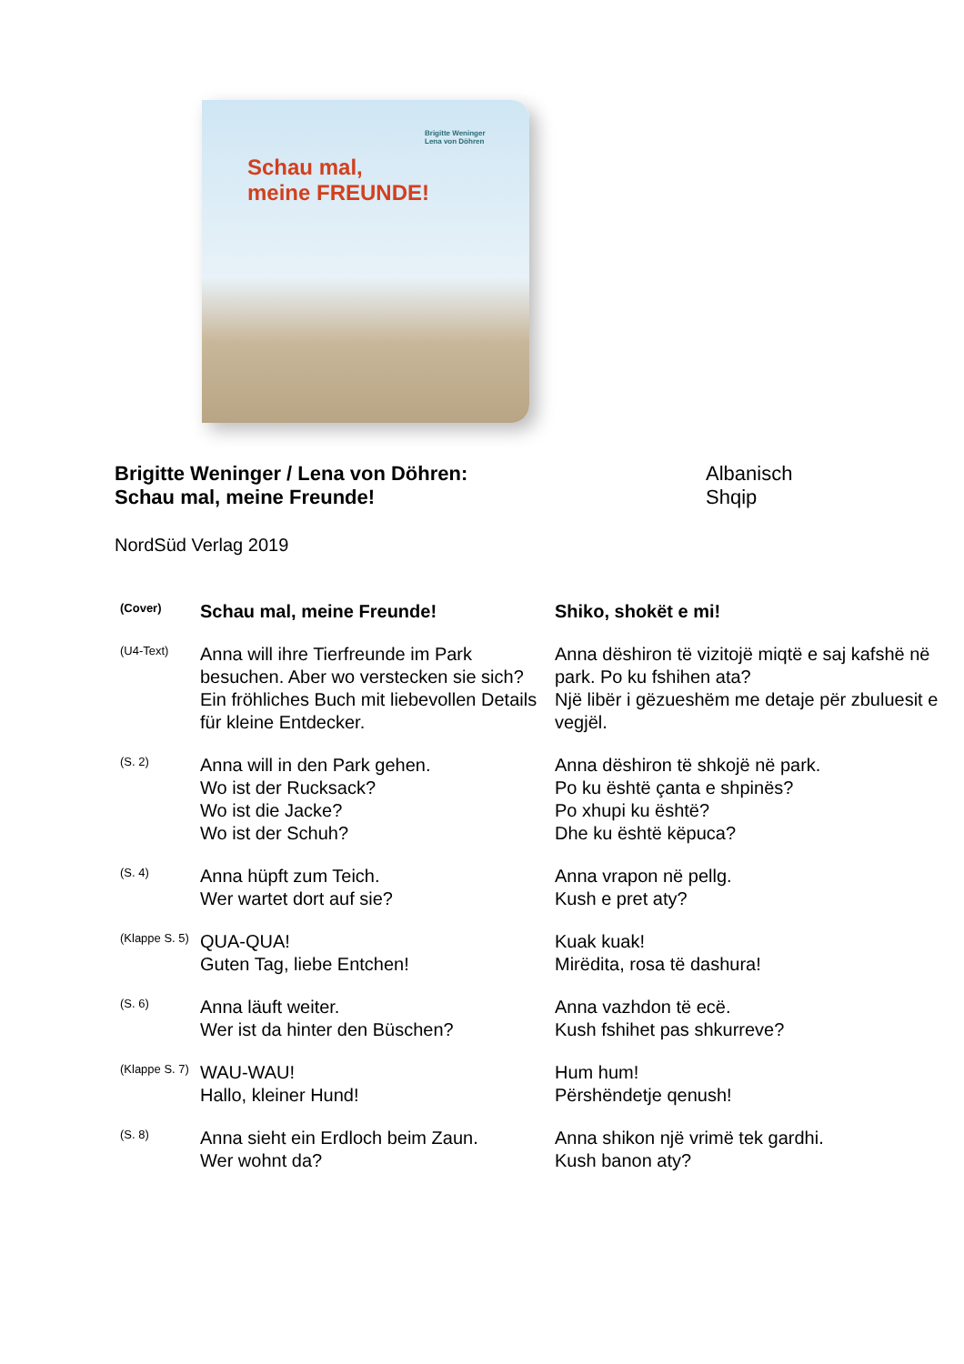Brigitte Weninger
Lena von Döhren
Schau mal,
meine FREUNDE!
Brigitte Weninger / Lena von Döhren:
Schau mal, meine Freunde!
Albanisch
Shqip
NordSüd Verlag 2019
| (Cover) | Schau mal, meine Freunde! | Shiko, shokët e mi! |
| (U4-Text) | Anna will ihre Tierfreunde im Park besuchen. Aber wo verstecken sie sich? Ein fröhliches Buch mit liebevollen Details für kleine Entdecker. | Anna dëshiron të vizitojë miqtë e saj kafshë në park. Po ku fshihen ata? Një libër i gëzueshëm me detaje për zbuluesit e vegjël. |
| (S. 2) | Anna will in den Park gehen. Wo ist der Rucksack? Wo ist die Jacke? Wo ist der Schuh? | Anna dëshiron të shkojë në park. Po ku është çanta e shpinës? Po xhupi ku është? Dhe ku është këpuca? |
| (S. 4) | Anna hüpft zum Teich. Wer wartet dort auf sie? | Anna vrapon në pellg. Kush e pret aty? |
| (Klappe S. 5) | QUA-QUA! Guten Tag, liebe Entchen! | Kuak kuak! Mirëdita, rosa të dashura! |
| (S. 6) | Anna läuft weiter. Wer ist da hinter den Büschen? | Anna vazhdon të ecë. Kush fshihet pas shkurreve? |
| (Klappe S. 7) | WAU-WAU! Hallo, kleiner Hund! | Hum hum! Përshëndetje qenush! |
| (S. 8) | Anna sieht ein Erdloch beim Zaun. Wer wohnt da? | Anna shikon një vrimë tek gardhi. Kush banon aty? |